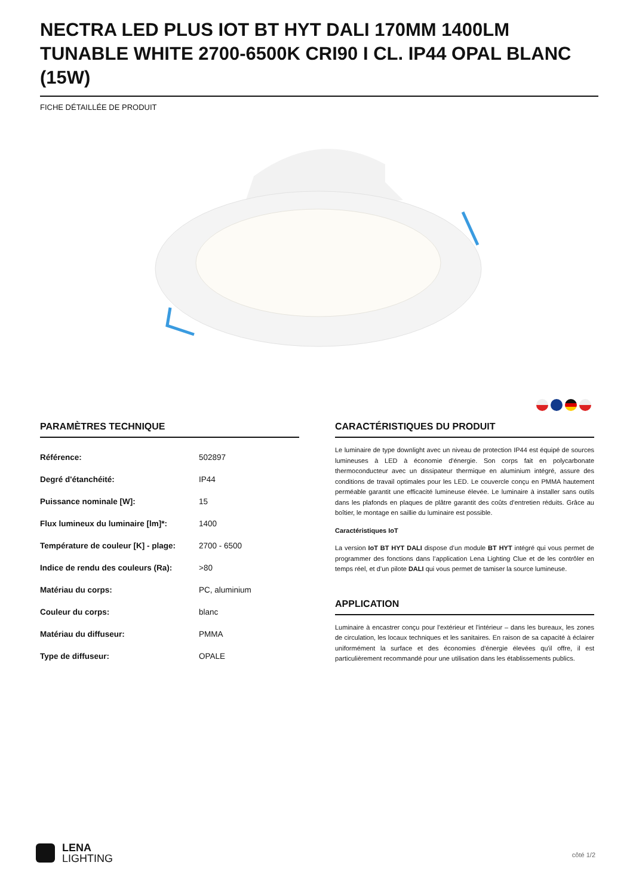NECTRA LED PLUS IOT BT HYT DALI 170MM 1400LM TUNABLE WHITE 2700-6500K CRI90 I CL. IP44 OPAL BLANC (15W)
FICHE DÉTAILLÉE DE PRODUIT
PARAMÈTRES TECHNIQUE
| Référence: | 502897 |
| Degré d'étanchéité: | IP44 |
| Puissance nominale [W]: | 15 |
| Flux lumineux du luminaire [lm]*: | 1400 |
| Température de couleur [K] - plage: | 2700 - 6500 |
| Indice de rendu des couleurs (Ra): | >80 |
| Matériau du corps: | PC, aluminium |
| Couleur du corps: | blanc |
| Matériau du diffuseur: | PMMA |
| Type de diffuseur: | OPALE |
CARACTÉRISTIQUES DU PRODUIT
Le luminaire de type downlight avec un niveau de protection IP44 est équipé de sources lumineuses à LED à économie d'énergie. Son corps fait en polycarbonate thermoconducteur avec un dissipateur thermique en aluminium intégré, assure des conditions de travail optimales pour les LED. Le couvercle conçu en PMMA hautement perméable garantit une efficacité lumineuse élevée. Le luminaire à installer sans outils dans les plafonds en plaques de plâtre garantit des coûts d'entretien réduits. Grâce au boîtier, le montage en saillie du luminaire est possible.
Caractéristiques IoT
La version IoT BT HYT DALI dispose d’un module BT HYT intégré qui vous permet de programmer des fonctions dans l’application Lena Lighting Clue et de les contrôler en temps réel, et d’un pilote DALI qui vous permet de tamiser la source lumineuse.
APPLICATION
Luminaire à encastrer conçu pour l'extérieur et l'intérieur – dans les bureaux, les zones de circulation, les locaux techniques et les sanitaires. En raison de sa capacité à éclairer uniformément la surface et des économies d'énergie élevées qu'il offre, il est particulièrement recommandé pour une utilisation dans les établissements publics.
LENA
LIGHTING
côté 1/2